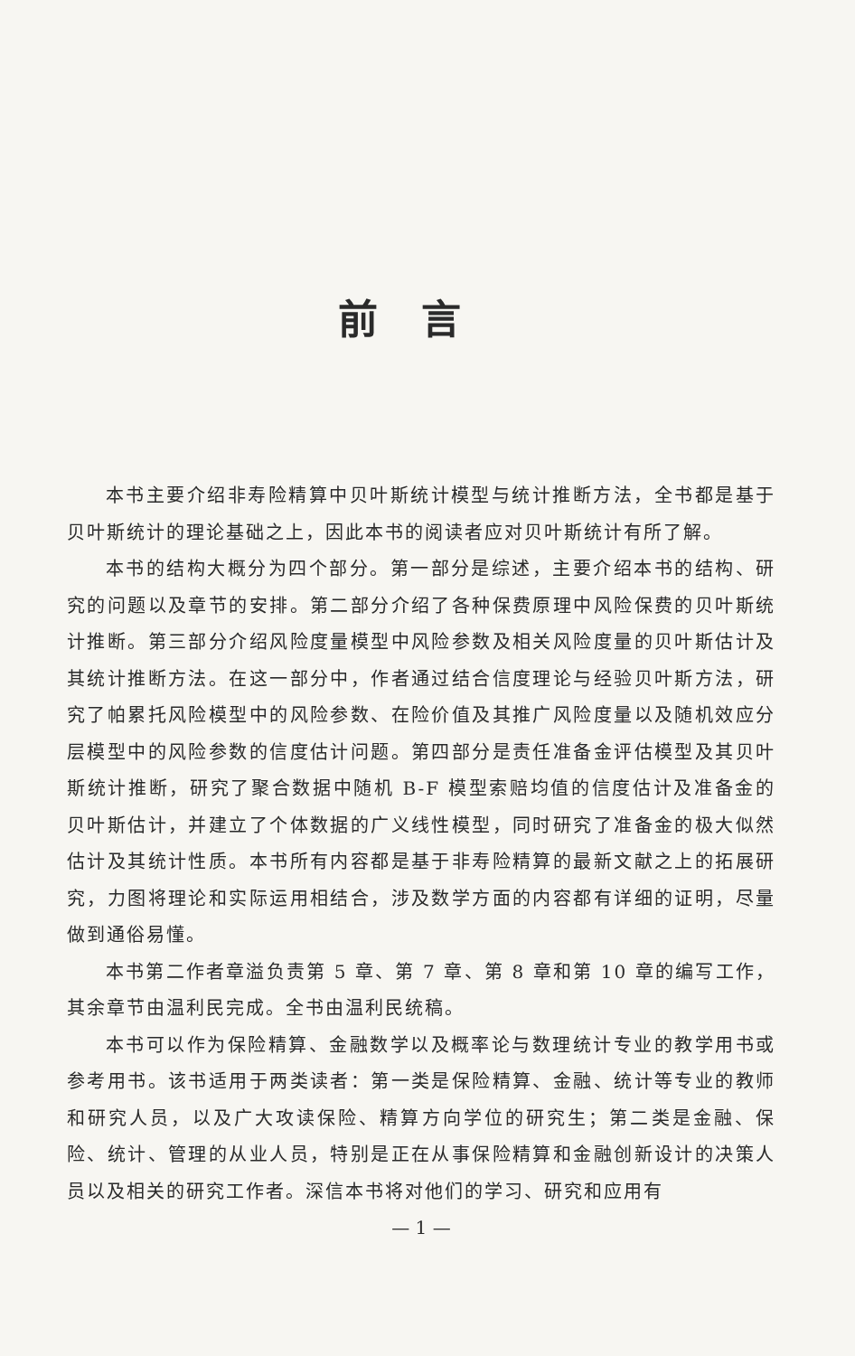前言
本书主要介绍非寿险精算中贝叶斯统计模型与统计推断方法，全书都是基于贝叶斯统计的理论基础之上，因此本书的阅读者应对贝叶斯统计有所了解。
本书的结构大概分为四个部分。第一部分是综述，主要介绍本书的结构、研究的问题以及章节的安排。第二部分介绍了各种保费原理中风险保费的贝叶斯统计推断。第三部分介绍风险度量模型中风险参数及相关风险度量的贝叶斯估计及其统计推断方法。在这一部分中，作者通过结合信度理论与经验贝叶斯方法，研究了帕累托风险模型中的风险参数、在险价值及其推广风险度量以及随机效应分层模型中的风险参数的信度估计问题。第四部分是责任准备金评估模型及其贝叶斯统计推断，研究了聚合数据中随机 B-F 模型索赔均值的信度估计及准备金的贝叶斯估计，并建立了个体数据的广义线性模型，同时研究了准备金的极大似然估计及其统计性质。本书所有内容都是基于非寿险精算的最新文献之上的拓展研究，力图将理论和实际运用相结合，涉及数学方面的内容都有详细的证明，尽量做到通俗易懂。
本书第二作者章溢负责第 5 章、第 7 章、第 8 章和第 10 章的编写工作，其余章节由温利民完成。全书由温利民统稿。
本书可以作为保险精算、金融数学以及概率论与数理统计专业的教学用书或参考用书。该书适用于两类读者：第一类是保险精算、金融、统计等专业的教师和研究人员，以及广大攻读保险、精算方向学位的研究生；第二类是金融、保险、统计、管理的从业人员，特别是正在从事保险精算和金融创新设计的决策人员以及相关的研究工作者。深信本书将对他们的学习、研究和应用有
— 1 —